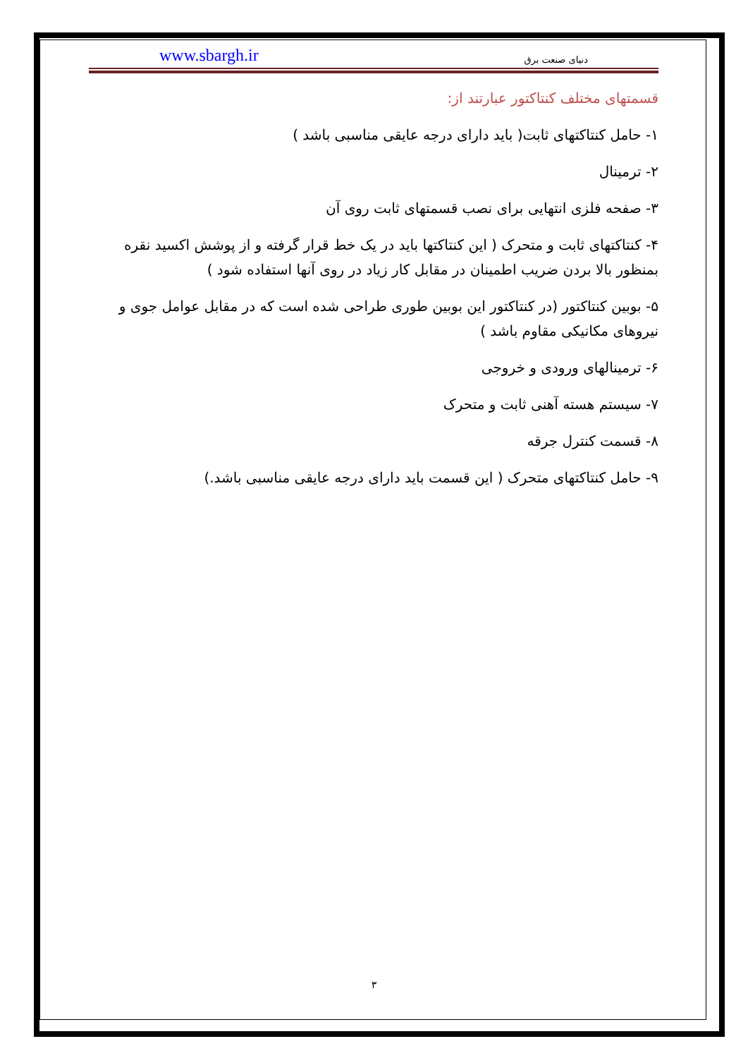www.sbargh.ir دنیای صنعت برق
قسمتهای مختلف کنتاکتور عبارتند از:
۱- حامل کنتاکتهای ثابت( باید دارای درجه عایقی مناسبی باشد )
۲- ترمینال
۳- صفحه فلزی انتهایی برای نصب قسمتهای ثابت روی آن
۴- کنتاکتهای ثابت و متحرک ( این کنتاکتها باید در یک خط قرار گرفته و از پوشش اکسید نقره بمنظور بالا بردن ضریب اطمینان در مقابل کار زیاد در روی آنها استفاده شود )
۵- بوبین کنتاکتور (در کنتاکتور این بوبین طوری طراحی شده است که در مقابل عوامل جوی و نیروهای مکانیکی مقاوم باشد )
۶- ترمینالهای ورودی و خروجی
۷- سیستم هسته آهنی ثابت و متحرک
۸- قسمت کنترل جرقه
۹- حامل کنتاکتهای متحرک ( این قسمت باید دارای درجه عایقی مناسبی باشد.)
۳